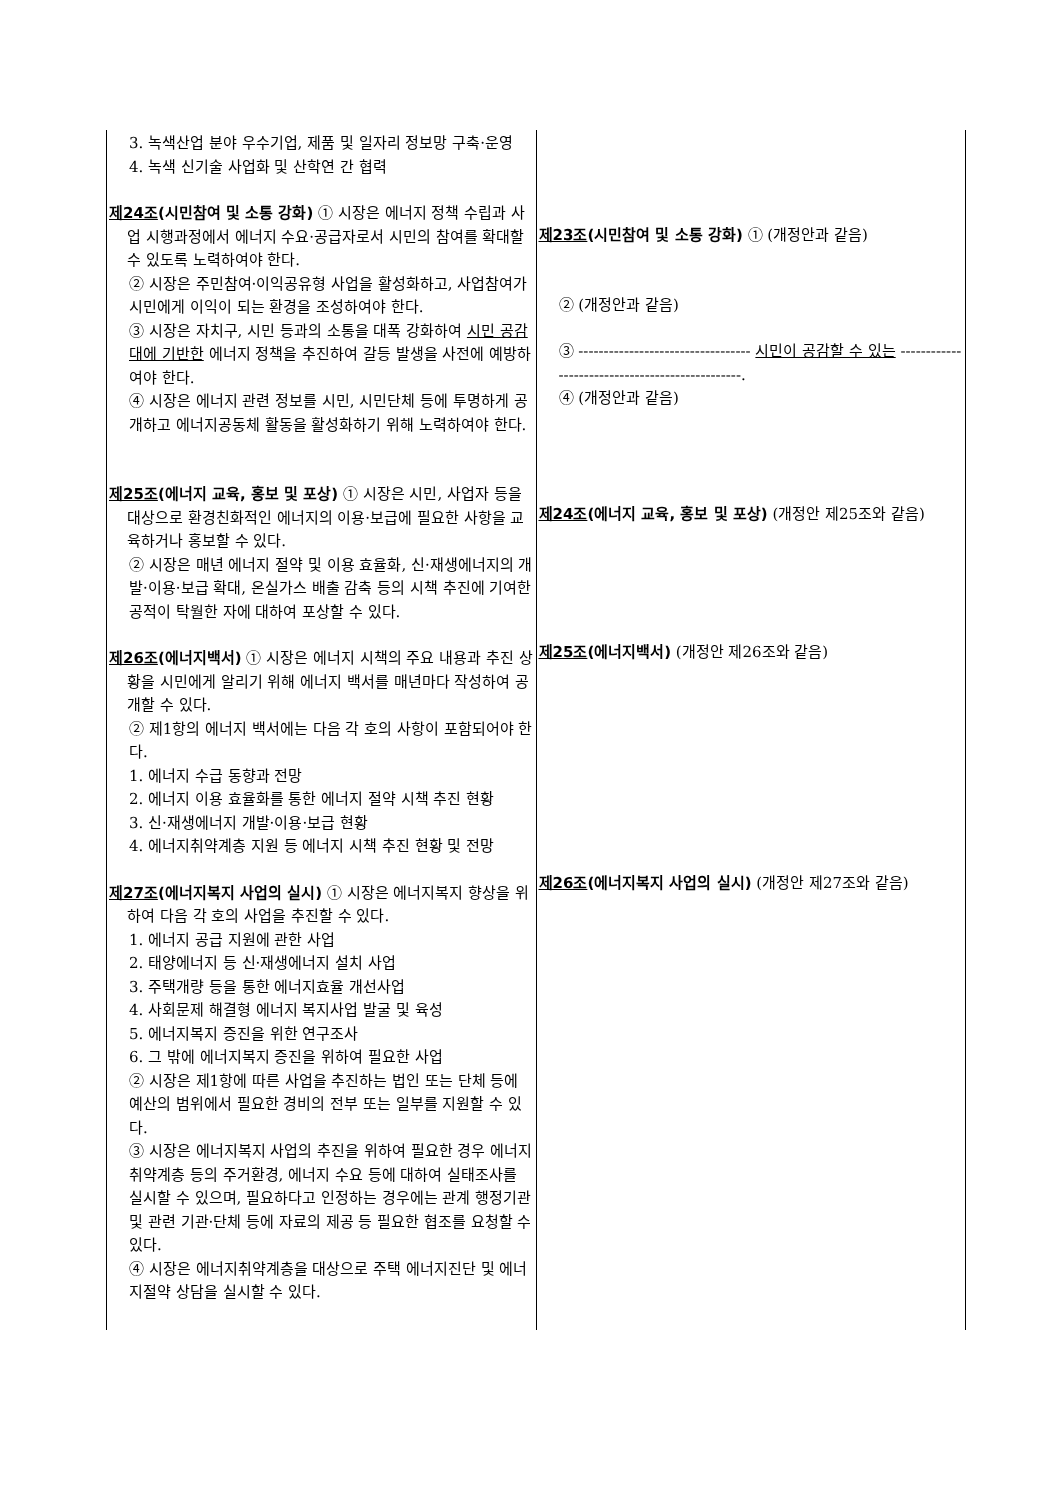| 3. 녹색산업 분야 우수기업, 제품 및 일자리 정보망 구축·운영 4. 녹색 신기술 사업화 및 산학연 간 협력 제24조 (시민참여 및 소통 강화) ① 시장은 에너지 정책 수립과 사업 시행과정에서 에너지 수요·공급자로서 시민의 참여를 확대할 수 있도록 노력하여야 한다. ② 시장은 주민참여·이익공유형 사업을 활성화하고, 사업참여가 시민에게 이익이 되는 환경을 조성하여야 한다. ③ 시장은 자치구, 시민 등과의 소통을 대폭 강화하여 시민 공감대에 기반한 에너지 정책을 추진하여 갈등 발생을 사전에 예방하여야 한다. ④ 시장은 에너지 관련 정보를 시민, 시민단체 등에 투명하게 공개하고 에너지공동체 활동을 활성화하기 위해 노력하여야 한다. 제25조 (에너지 교육, 홍보 및 포상) ① 시장은 시민, 사업자 등을 대상으로 환경친화적인 에너지의 이용·보급에 필요한 사항을 교육하거나 홍보할 수 있다. ② 시장은 매년 에너지 절약 및 이용 효율화, 신·재생에너지의 개발·이용·보급 확대, 온실가스 배출 감축 등의 시책 추진에 기여한 공적이 탁월한 자에 대하여 포상할 수 있다. 제26조 (에너지백서) ① 시장은 에너지 시책의 주요 내용과 추진 상황을 시민에게 알리기 위해 에너지 백서를 매년마다 작성하여 공개할 수 있다. ② 제1항의 에너지 백서에는 다음 각 호의 사항이 포함되어야 한다. 1. 에너지 수급 동향과 전망 2. 에너지 이용 효율화를 통한 에너지 절약 시책 추진 현황 3. 신·재생에너지 개발·이용·보급 현황 4. 에너지취약계층 지원 등 에너지 시책 추진 현황 및 전망 제27조 (에너지복지 사업의 실시) ① 시장은 에너지복지 향상을 위하여 다음 각 호의 사업을 추진할 수 있다. 1. 에너지 공급 지원에 관한 사업 2. 태양에너지 등 신·재생에너지 설치 사업 3. 주택개량 등을 통한 에너지효율 개선사업 4. 사회문제 해결형 에너지 복지사업 발굴 및 육성 5. 에너지복지 증진을 위한 연구조사 6. 그 밖에 에너지복지 증진을 위하여 필요한 사업 ② 시장은 제1항에 따른 사업을 추진하는 법인 또는 단체 등에 예산의 범위에서 필요한 경비의 전부 또는 일부를 지원할 수 있다. ③ 시장은 에너지복지 사업의 추진을 위하여 필요한 경우 에너지취약계층 등의 주거환경, 에너지 수요 등에 대하여 실태조사를 실시할 수 있으며, 필요하다고 인정하는 경우에는 관계 행정기관 및 관련 기관·단체 등에 자료의 제공 등 필요한 협조를 요청할 수 있다. ④ 시장은 에너지취약계층을 대상으로 주택 에너지진단 및 에너지절약 상담을 실시할 수 있다. | 제23조 (시민참여 및 소통 강화) ① (개정안과 같음) ② (개정안과 같음) ③ ---------------------------------- 시민이 공감할 수 있는 ------------------------------------------------. ④ (개정안과 같음) 제24조 (에너지 교육, 홍보 및 포상) (개정안 제25조와 같음) 제25조 (에너지백서) (개정안 제26조와 같음) 제26조 (에너지복지 사업의 실시) (개정안 제27조와 같음) |